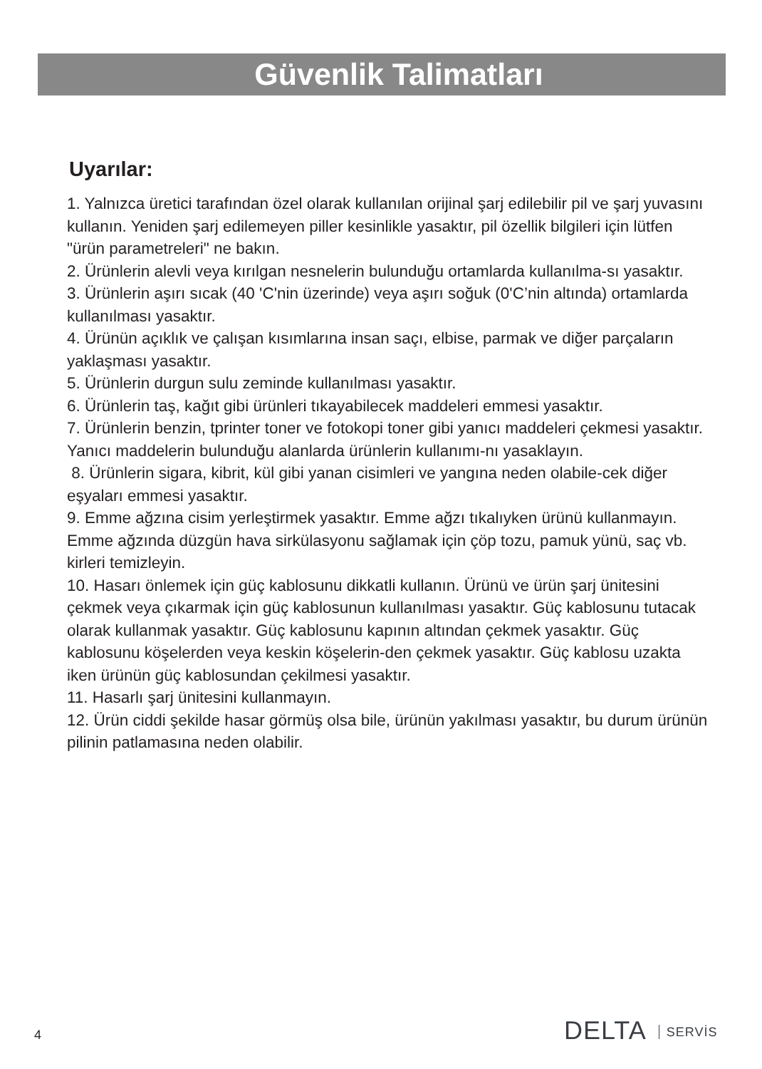Güvenlik Talimatları
Uyarılar:
1. Yalnızca üretici tarafından özel olarak kullanılan orijinal şarj edilebilir pil ve şarj yuvasını kullanın. Yeniden şarj edilemeyen piller kesinlikle yasaktır, pil özellik bilgileri için lütfen "ürün parametreleri" ne bakın.
2. Ürünlerin alevli veya kırılgan nesnelerin bulunduğu ortamlarda kullanılma-sı yasaktır.
3. Ürünlerin aşırı sıcak (40 'C'nin üzerinde) veya aşırı soğuk (0'C’nin altında) ortamlarda kullanılması yasaktır.
4. Ürünün açıklık ve çalışan kısımlarına insan saçı, elbise, parmak ve diğer parçaların yaklaşması yasaktır.
5. Ürünlerin durgun sulu zeminde kullanılması yasaktır.
6. Ürünlerin taş, kağıt gibi ürünleri tıkayabilecek maddeleri emmesi yasaktır.
7. Ürünlerin benzin, tprinter toner ve fotokopi toner gibi yanıcı maddeleri çekmesi yasaktır. Yanıcı maddelerin bulunduğu alanlarda ürünlerin kullanımı-nı yasaklayın.
8. Ürünlerin sigara, kibrit, kül gibi yanan cisimleri ve yangına neden olabile-cek diğer eşyaları emmesi yasaktır.
9. Emme ağzına cisim yerleştirmek yasaktır. Emme ağzı tıkalıyken ürünü kullanmayın. Emme ağzında düzgün hava sirkülasyonu sağlamak için çöp tozu, pamuk yünü, saç vb. kirleri temizleyin.
10. Hasarı önlemek için güç kablosunu dikkatli kullanın. Ürünü ve ürün şarj ünitesini çekmek veya çıkarmak için güç kablosunun kullanılması yasaktır. Güç kablosunu tutacak olarak kullanmak yasaktır. Güç kablosunu kapının altından çekmek yasaktır. Güç kablosunu köşelerden veya keskin köşelerin-den çekmek yasaktır. Güç kablosu uzakta iken ürünün güç kablosundan çekilmesi yasaktır.
11. Hasarlı şarj ünitesini kullanmayın.
12. Ürün ciddi şekilde hasar görmüş olsa bile, ürünün yakılması yasaktır, bu durum ürünün pilinin patlamasına neden olabilir.
DELTA SERVİS
4